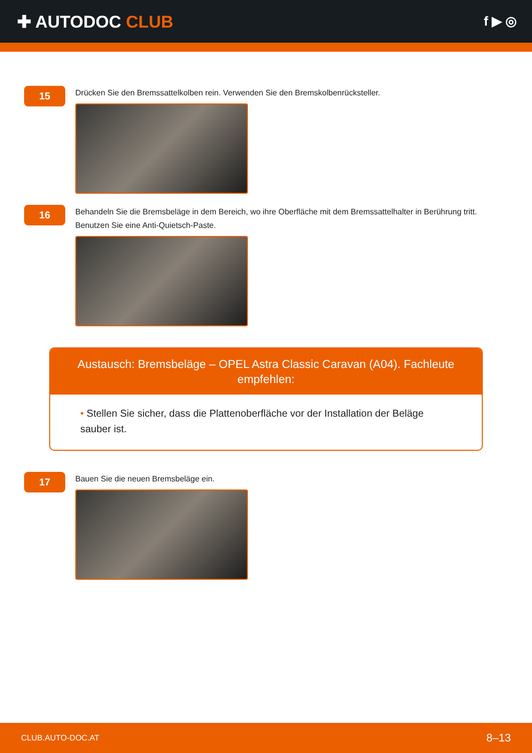✚ AUTODOC CLUB
f ▶ ◎
15
Drücken Sie den Bremssattelkolben rein. Verwenden Sie den Bremskolbenrücksteller.
16
Behandeln Sie die Bremsbeläge in dem Bereich, wo ihre Oberfläche mit dem Bremssattelhalter in Berührung tritt.
Benutzen Sie eine Anti-Quietsch-Paste.
Austausch: Bremsbeläge – OPEL Astra Classic Caravan (A04). Fachleute empfehlen:
• Stellen Sie sicher, dass die Plattenoberfläche vor der Installation der Beläge sauber ist.
17
Bauen Sie die neuen Bremsbeläge ein.
CLUB.AUTO-DOC.AT 8–13